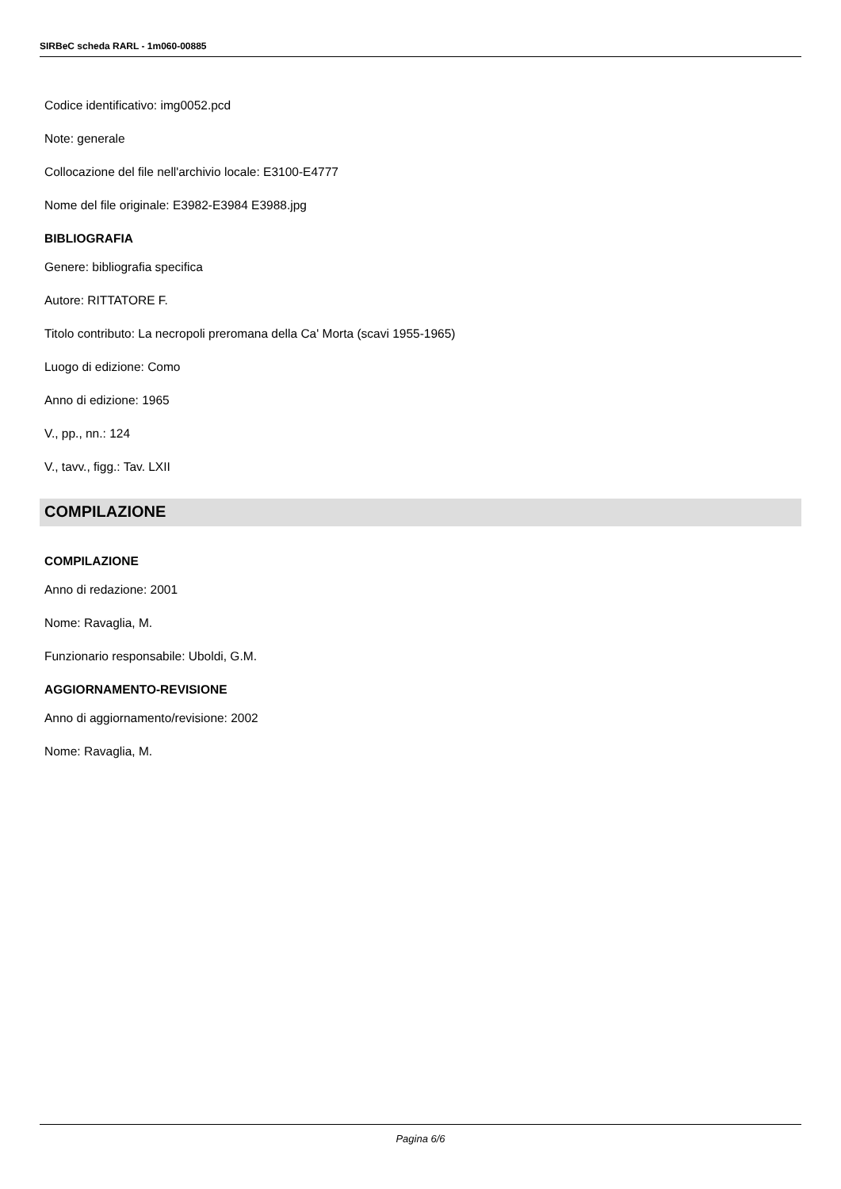SIRBeC scheda RARL - 1m060-00885
Codice identificativo: img0052.pcd
Note: generale
Collocazione del file nell'archivio locale: E3100-E4777
Nome del file originale: E3982-E3984 E3988.jpg
BIBLIOGRAFIA
Genere: bibliografia specifica
Autore: RITTATORE F.
Titolo contributo: La necropoli preromana della Ca' Morta (scavi 1955-1965)
Luogo di edizione: Como
Anno di edizione: 1965
V., pp., nn.: 124
V., tavv., figg.: Tav. LXII
COMPILAZIONE
COMPILAZIONE
Anno di redazione: 2001
Nome: Ravaglia, M.
Funzionario responsabile: Uboldi, G.M.
AGGIORNAMENTO-REVISIONE
Anno di aggiornamento/revisione: 2002
Nome: Ravaglia, M.
Pagina 6/6